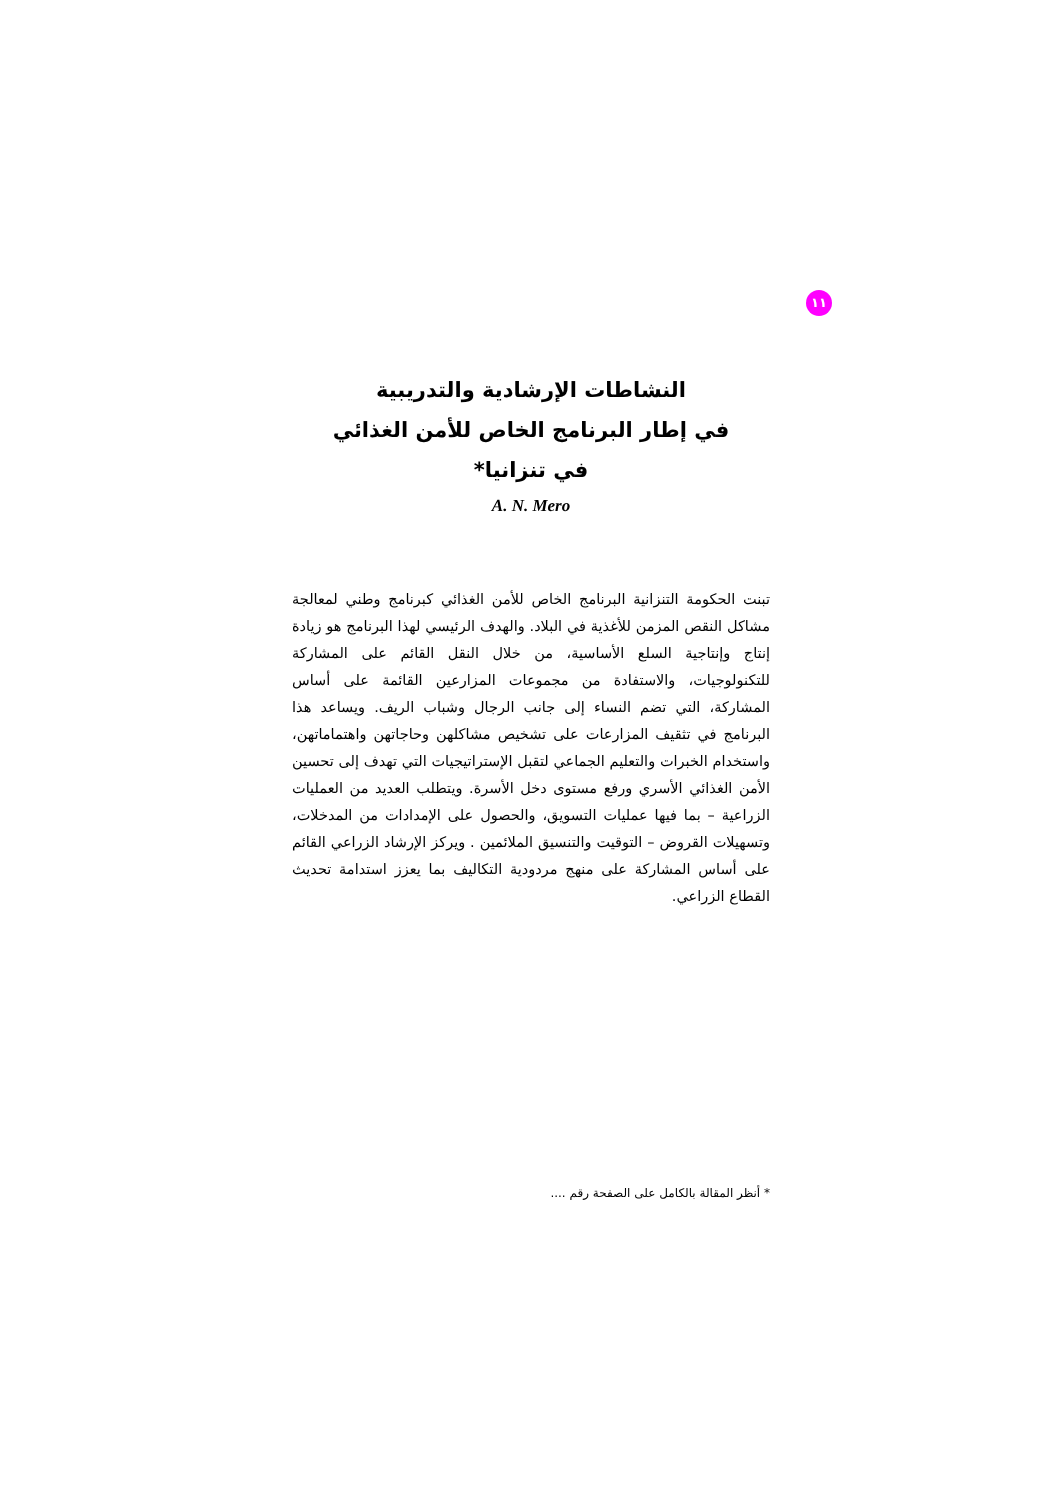١١
النشاطات الإرشادية والتدريبية
في إطار البرنامج الخاص للأمن الغذائي
في تنزانيا*
A. N. Mero
تبنت الحكومة التنزانية البرنامج الخاص للأمن الغذائي كبرنامج وطني لمعالجة مشاكل النقص المزمن للأغذية في البلاد. والهدف الرئيسي لهذا البرنامج هو زيادة إنتاج وإنتاجية السلع الأساسية، من خلال النقل القائم على المشاركة للتكنولوجيات، والاستفادة من مجموعات المزارعين القائمة على أساس المشاركة، التي تضم النساء إلى جانب الرجال وشباب الريف. ويساعد هذا البرنامج في تثقيف المزارعات على تشخيص مشاكلهن وحاجاتهن واهتماماتهن، واستخدام الخبرات والتعليم الجماعي لتقبل الإستراتيجيات التي تهدف إلى تحسين الأمن الغذائي الأسري ورفع مستوى دخل الأسرة. ويتطلب العديد من العمليات الزراعية – بما فيها عمليات التسويق، والحصول على الإمدادات من المدخلات، وتسهيلات القروض – التوقيت والتنسيق الملائمين . ويركز الإرشاد الزراعي القائم على أساس المشاركة على منهج مردودية التكاليف بما يعزز استدامة تحديث القطاع الزراعي.
* أنظر المقالة بالكامل على الصفحة رقم ....